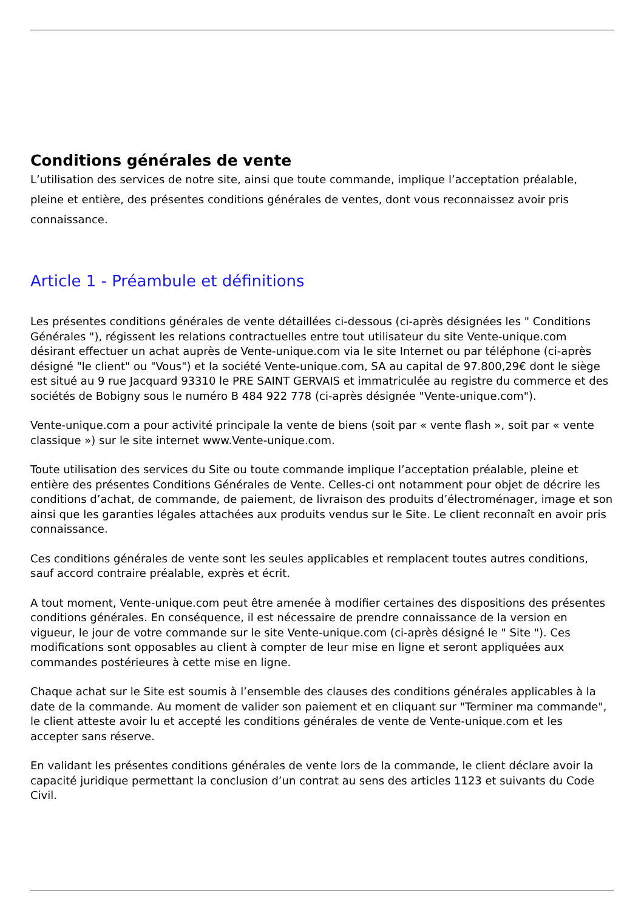Conditions générales de vente
L’utilisation des services de notre site, ainsi que toute commande, implique l’acceptation préalable, pleine et entière, des présentes conditions générales de ventes, dont vous reconnaissez avoir pris connaissance.
Article 1 - Préambule et définitions
Les présentes conditions générales de vente détaillées ci-dessous (ci-après désignées les " Conditions Générales "), régissent les relations contractuelles entre tout utilisateur du site Vente-unique.com désirant effectuer un achat auprès de Vente-unique.com via le site Internet ou par téléphone (ci-après désigné "le client" ou "Vous") et la société Vente-unique.com, SA au capital de 97.800,29€ dont le siège est situé au 9 rue Jacquard 93310 le PRE SAINT GERVAIS et immatriculée au registre du commerce et des sociétés de Bobigny sous le numéro B 484 922 778 (ci-après désignée "Vente-unique.com").
Vente-unique.com a pour activité principale la vente de biens (soit par « vente flash », soit par « vente classique ») sur le site internet www.Vente-unique.com.
Toute utilisation des services du Site ou toute commande implique l’acceptation préalable, pleine et entière des présentes Conditions Générales de Vente. Celles-ci ont notamment pour objet de décrire les conditions d’achat, de commande, de paiement, de livraison des produits d’électroménager, image et son ainsi que les garanties légales attachées aux produits vendus sur le Site. Le client reconnaît en avoir pris connaissance.
Ces conditions générales de vente sont les seules applicables et remplacent toutes autres conditions, sauf accord contraire préalable, exprès et écrit.
A tout moment, Vente-unique.com peut être amenée à modifier certaines des dispositions des présentes conditions générales. En conséquence, il est nécessaire de prendre connaissance de la version en vigueur, le jour de votre commande sur le site Vente-unique.com (ci-après désigné le " Site "). Ces modifications sont opposables au client à compter de leur mise en ligne et seront appliquées aux commandes postérieures à cette mise en ligne.
Chaque achat sur le Site est soumis à l’ensemble des clauses des conditions générales applicables à la date de la commande. Au moment de valider son paiement et en cliquant sur "Terminer ma commande", le client atteste avoir lu et accepté les conditions générales de vente de Vente-unique.com et les accepter sans réserve.
En validant les présentes conditions générales de vente lors de la commande, le client déclare avoir la capacité juridique permettant la conclusion d’un contrat au sens des articles 1123 et suivants du Code Civil.